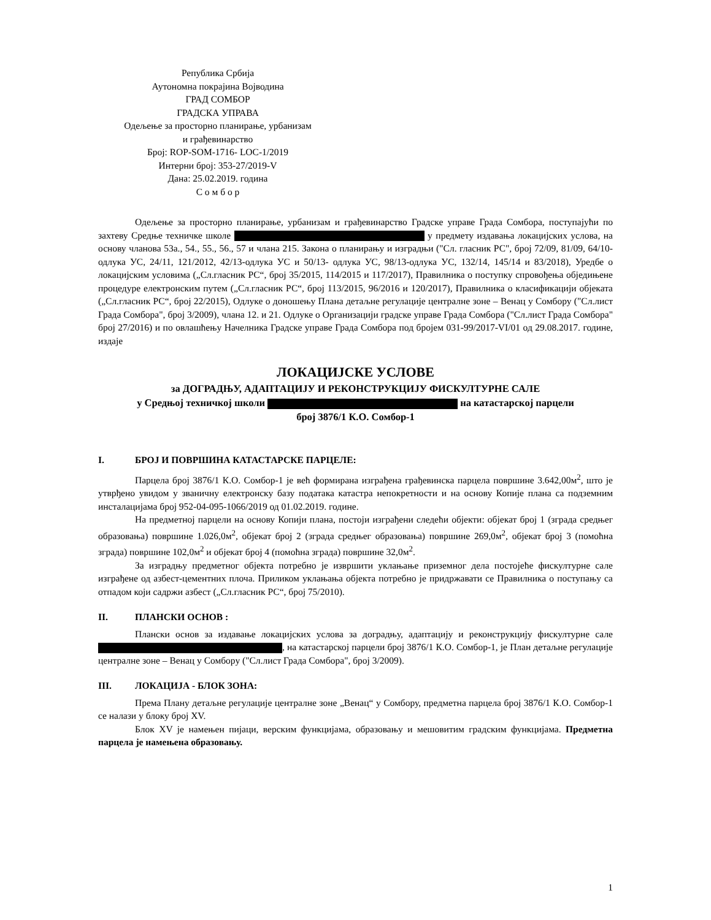Република Србија
Аутономна покрајина Војводина
ГРАД СОМБОР
ГРАДСКА УПРАВА
Одељење за просторно планирање, урбанизам
и грађевинарство
Број: ROP-SOM-1716- LOC-1/2019
Интерни број: 353-27/2019-V
Дана: 25.02.2019. година
С о м б о р
Одељење за просторно планирање, урбанизам и грађевинарство Градске управе Града Сомбора, поступајући по захтеву Средње техничке школе у предмету издавања локацијских услова, на основу чланова 53а., 54., 55., 56., 57 и члана 215. Закона о планирању и изградњи ("Сл. гласник РС", број 72/09, 81/09, 64/10-одлука УС, 24/11, 121/2012, 42/13-одлука УС и 50/13- одлука УС, 98/13-одлука УС, 132/14, 145/14 и 83/2018), Уредбе о локацијским условима („Сл.гласник РС“, број 35/2015, 114/2015 и 117/2017), Правилника о поступку спровођења обједињене процедуре електронским путем („Сл.гласник РС“, број 113/2015, 96/2016 и 120/2017), Правилника о класификацији објеката („Сл.гласник РС“, број 22/2015), Одлуке о доношењу Плана детаљне регулације централне зоне – Венац у Сомбору ("Сл.лист Града Сомбора", број 3/2009), члана 12. и 21. Одлуке о Организацији градске управе Града Сомбора ("Сл.лист Града Сомбора" број 27/2016) и по овлашћењу Начелника Градске управе Града Сомбора под бројем 031-99/2017-VI/01 од 29.08.2017. године, издаје
ЛОКАЦИЈСКЕ УСЛОВЕ
за ДОГРАДЊУ, АДАПТАЦИЈУ И РЕКОНСТРУКЦИЈУ ФИСКУЛТУРНЕ САЛЕ
у Средњој техничкој школи на катастарској парцели
број 3876/1 К.О. Сомбор-1
I. БРОЈ И ПОВРШИНА КАТАСТАРСКЕ ПАРЦЕЛЕ:
Парцела број 3876/1 К.О. Сомбор-1 је већ формирана изграђена грађевинска парцела површине 3.642,00м<sup>2</sup>, што је утврђено увидом у званичну електронску базу података катастра непокретности и на основу Копије плана са подземним инсталацијама број 952-04-095-1066/2019 од 01.02.2019. године.
На предметној парцели на основу Копији плана, постоји изграђени следећи објекти: објекат број 1 (зграда средњег образовања) површине 1.026,0м<sup>2</sup>, објекат број 2 (зграда средњег образовања) површине 269,0м<sup>2</sup>, објекат број 3 (помоћна зграда) површине 102,0м<sup>2</sup> и објекат број 4 (помоћна зграда) површине 32,0м<sup>2</sup>.
За изградњу предметног објекта потребно је извршити уклањање приземног дела постојеће фискултурне сале изграђене од азбест-цементних плоча. Приликом уклањања објекта потребно је придржавати се Правилника о поступању са отпадом који садржи азбест („Сл.гласник РС“, број 75/2010).
II. ПЛАНСКИ ОСНОВ :
Плански основ за издавање локацијских услова за доградњу, адаптацију и реконструкцију фискултурне сале , на катастарској парцели број 3876/1 К.О. Сомбор-1, је План детаљне регулације централне зоне – Венац у Сомбору ("Сл.лист Града Сомбора", број 3/2009).
III. ЛОКАЦИЈА - БЛОК ЗОНА:
Према Плану детаљне регулације централне зоне „Венац“ у Сомбору, предметна парцела број 3876/1 К.О. Сомбор-1 се налази у блоку број XV.
Блок XV је намењен пијаци, верским функцијама, образовању и мешовитим градским функцијама. Предметна парцела је намењена образовању.
1